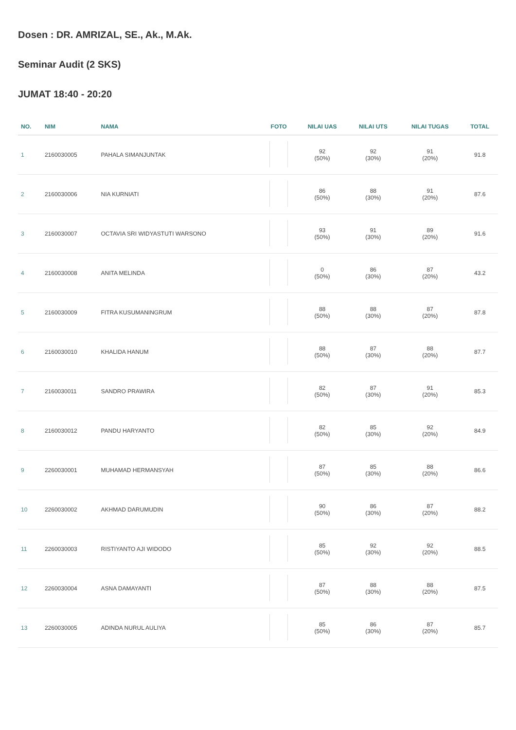Dosen : DR. AMRIZAL, SE., Ak., M.Ak.
Seminar Audit (2 SKS)
JUMAT 18:40 - 20:20
| NO. | NIM | NAMA | FOTO | NILAI UAS | NILAI UTS | NILAI TUGAS | TOTAL |
| --- | --- | --- | --- | --- | --- | --- | --- |
| 1 | 2160030005 | PAHALA SIMANJUNTAK | | 92 (50%) | 92 (30%) | 91 (20%) | 91.8 |
| 2 | 2160030006 | NIA KURNIATI | | 86 (50%) | 88 (30%) | 91 (20%) | 87.6 |
| 3 | 2160030007 | OCTAVIA SRI WIDYASTUTI WARSONO | | 93 (50%) | 91 (30%) | 89 (20%) | 91.6 |
| 4 | 2160030008 | ANITA MELINDA | | 0 (50%) | 86 (30%) | 87 (20%) | 43.2 |
| 5 | 2160030009 | FITRA KUSUMANINGRUM | | 88 (50%) | 88 (30%) | 87 (20%) | 87.8 |
| 6 | 2160030010 | KHALIDA HANUM | | 88 (50%) | 87 (30%) | 88 (20%) | 87.7 |
| 7 | 2160030011 | SANDRO PRAWIRA | | 82 (50%) | 87 (30%) | 91 (20%) | 85.3 |
| 8 | 2160030012 | PANDU HARYANTO | | 82 (50%) | 85 (30%) | 92 (20%) | 84.9 |
| 9 | 2260030001 | MUHAMAD HERMANSYAH | | 87 (50%) | 85 (30%) | 88 (20%) | 86.6 |
| 10 | 2260030002 | AKHMAD DARUMUDIN | | 90 (50%) | 86 (30%) | 87 (20%) | 88.2 |
| 11 | 2260030003 | RISTIYANTO AJI WIDODO | | 85 (50%) | 92 (30%) | 92 (20%) | 88.5 |
| 12 | 2260030004 | ASNA DAMAYANTI | | 87 (50%) | 88 (30%) | 88 (20%) | 87.5 |
| 13 | 2260030005 | ADINDA NURUL AULIYA | | 85 (50%) | 86 (30%) | 87 (20%) | 85.7 |